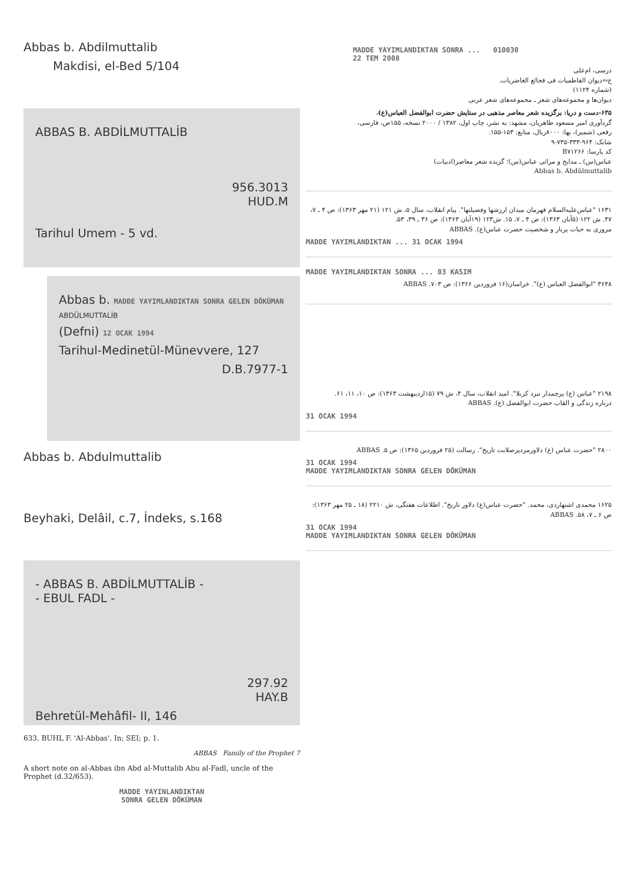Abbas b. Abdilmuttalib
Makdisi, el-Bed 5/104
ABBAS B. ABDİLMUTTALİB
956.3013
HUD.M
Tarihul Umem - 5 vd.
Abbas b. MADDE YAYIMLANDIKTAN SONRA GELEN DÖKÜMAN
ABDÜLMUTTALİB
(Defni) 12 OCAK 1994
Tarihul-Medinetül-Münevvere, 127
D.B.7977-1
Abbas b. Abdulmuttalib
Beyhaki, Delâil, c.7, İndeks, s.168
- ABBAS B. ABDİLMUTTALİB -
- EBUL FADL -
297.92
HAY.B
Behretül-Mehâfil- II, 146
633. BUHL F. 'Al-Abbas'. In: SEI; p. 1.
ABBAS Family of the Prophet 7
A short note on al-Abbas ibn Abd al-Muttalib Abu al-Fadl, uncle of the Prophet (d.32/653).
MADDE YAYINLANDIKTAN
SONRA GELEN DÖKÜMAN
MADDE YAYIMLANDIKTAN SONRA ... 010030
22 TEM 2008
درسی، ام‌علی
ع⇦دیوان الفاطمیات فی فجائع الغاضریات.
(شماره ۱۱۲۴)
دیوان‌ها و مجموعه‌های شعر ـ مجموعه‌های شعر عربی
۶۳۵-دست و دریا: برگزیده شعر معاصر مذهبی در ستایش حضرت ابوالفضل العباس(ع)، گردآوری امیر مسعود طاهریان، مشهد: به نشر، چاپ اول، ۱۳۸۲ / ۲۰۰۰ نسخه، ۱۵۵ص، فارسی، رقعی (شمیز)، بها: ۸۰۰۰ریال، منابع: ۱۵۳-۱۵۵.
شابک: ۹۶۴-۳۳۳-۷۳۵-۹
کد پارسا: B۷۱۲۶۶
عباس(س) ـ مدایح و مراثی عباس(س)؛ گزیده شعر معاصر(ادبیات)
Abbas b. Abdülmuttalib
۱۶۳۱ "عباس‌علیه‌السلام قهرمان میدان ارزشها وفضیلتها". پیام انقلاب، سال ۵، ش ۱۲۱ (۲۱ مهر ۱۳۶۳): ص ۴ ـ ۷، ۴۷. ش ۱۲۲ (۵آبان ۱۳۶۳): ص ۴ ـ ۷، ۱۵. ش۱۲۳ (۱۹آبان ۱۳۶۳): ص ۳۶ ـ ۳۹، ۵۳.
مروری به حیات پربار و شخصیت حضرت عباس(ع). ABBAS
MADDE YAYIMLANDIKTAN ... 31 OCAK 1994
MADDE YAYIMLANDIKTAN SONRA ... 03 KASIM
۳۶۴۸ "ابوالفضل العباس (ع)". خراسان(۱۶ فروردین ۱۳۶۶): ص ۷۰۳. ABBAS
۲۱۹۸ "عباس (ع) پرچمدار نبرد کربلا". امید انقلاب، سال ۴، ش ۷۹ (۱۵اردیبهشت ۱۳۶۳): ص ۱۰، ۱۱، ۶۱.
درباره زندگی و القاب حضرت ابوالفضل (ع). ABBAS
31 OCAK 1994
۲۸۰۰ "حضرت عباس (ع) دلاورمردپرصلابت تاریخ". رسالت (۲۵ فروردین ۱۳۶۵): ص ۵. ABBAS
31 OCAK 1994
MADDE YAYIMLANDIKTAN SONRA GELEN DÖKÜMAN
۱۶۲۵ محمدی اشتهاردی، محمد. "حضرت عباس(ع) دلاور تاریخ". اطلاعات هفتگی، ش ۲۲۱۰ (۱۸ ـ ۲۵ مهر ۱۳۶۳): ص ۶ ـ ۷، ۵۸. ABBAS
31 OCAK 1994
MADDE YAYIMLANDIKTAN SONRA GELEN DÖKÜMAN